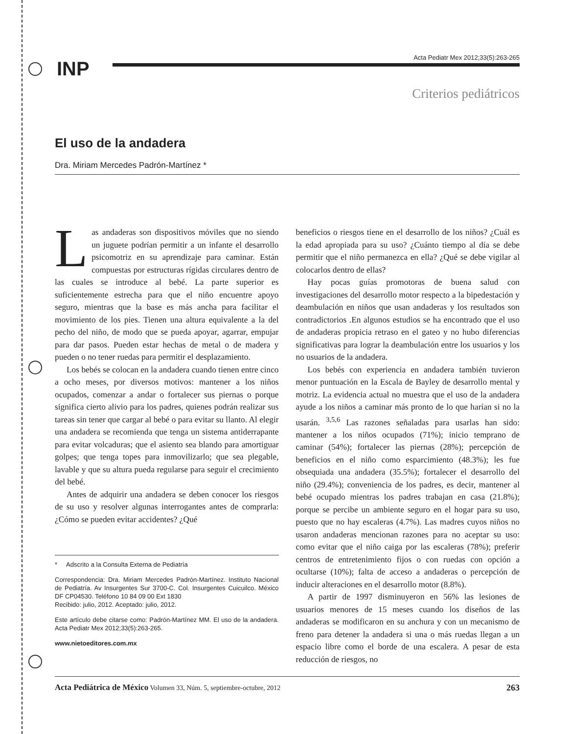INP
Acta Pediatr Mex 2012;33(5):263-265
Criterios pediátricos
El uso de la andadera
Dra. Miriam Mercedes Padrón-Martínez *
Las andaderas son dispositivos móviles que no siendo un juguete podrían permitir a un infante el desarrollo psicomotriz en su aprendizaje para caminar. Están compuestas por estructuras rígidas circulares dentro de las cuales se introduce al bebé. La parte superior es suficientemente estrecha para que el niño encuentre apoyo seguro, mientras que la base es más ancha para facilitar el movimiento de los pies. Tienen una altura equivalente a la del pecho del niño, de modo que se pueda apoyar, agarrar, empujar para dar pasos. Pueden estar hechas de metal o de madera y pueden o no tener ruedas para permitir el desplazamiento.
Los bebés se colocan en la andadera cuando tienen entre cinco a ocho meses, por diversos motivos: mantener a los niños ocupados, comenzar a andar o fortalecer sus piernas o porque significa cierto alivio para los padres, quienes podrán realizar sus tareas sin tener que cargar al bebé o para evitar su llanto. Al elegir una andadera se recomienda que tenga un sistema antiderrapante para evitar volcaduras; que el asiento sea blando para amortiguar golpes; que tenga topes para inmovilizarlo; que sea plegable, lavable y que su altura pueda regularse para seguir el crecimiento del bebé.
Antes de adquirir una andadera se deben conocer los riesgos de su uso y resolver algunas interrogantes antes de comprarla: ¿Cómo se pueden evitar accidentes? ¿Qué
* Adscrito a la Consulta Externa de Pediatría
Correspondencia: Dra. Miriam Mercedes Padrón-Martínez. Instituto Nacional de Pediatría. Av Insurgentes Sur 3700-C. Col. Insurgentes Cuicuilco. México DF CP04530. Teléfono 10 84 09 00 Ext 1830
Recibido: julio, 2012. Aceptado: julio, 2012.
Este artículo debe citarse como: Padrón-Martínez MM. El uso de la andadera. Acta Pediatr Mex 2012;33(5):263-265.
www.nietoeditores.com.mx
beneficios o riesgos tiene en el desarrollo de los niños? ¿Cuál es la edad apropiada para su uso? ¿Cuánto tiempo al día se debe permitir que el niño permanezca en ella? ¿Qué se debe vigilar al colocarlos dentro de ellas?
Hay pocas guías promotoras de buena salud con investigaciones del desarrollo motor respecto a la bipedestación y deambulación en niños que usan andaderas y los resultados son contradictorios .En algunos estudios se ha encontrado que el uso de andaderas propicia retraso en el gateo y no hubo diferencias significativas para lograr la deambulación entre los usuarios y los no usuarios de la andadera.
Los bebés con experiencia en andadera también tuvieron menor puntuación en la Escala de Bayley de desarrollo mental y motriz. La evidencia actual no muestra que el uso de la andadera ayude a los niños a caminar más pronto de lo que harían si no la usarán. <sup>3,5,6</sup> Las razones señaladas para usarlas han sido: mantener a los niños ocupados (71%); inicio temprano de caminar (54%); fortalecer las piernas (28%); percepción de beneficios en el niño como esparcimiento (48.3%); les fue obsequiada una andadera (35.5%); fortalecer el desarrollo del niño (29.4%); conveniencia de los padres, es decir, mantener al bebé ocupado mientras los padres trabajan en casa (21.8%); porque se percibe un ambiente seguro en el hogar para su uso, puesto que no hay escaleras (4.7%). Las madres cuyos niños no usaron andaderas mencionan razones para no aceptar su uso: como evitar que el niño caiga por las escaleras (78%); preferir centros de entretenimiento fijos o con ruedas con opción a ocultarse (10%); falta de acceso a andaderas o percepción de inducir alteraciones en el desarrollo motor (8.8%).
A partir de 1997 disminuyeron en 56% las lesiones de usuarios menores de 15 meses cuando los diseños de las andaderas se modificaron en su anchura y con un mecanismo de freno para detener la andadera si una o más ruedas llegan a un espacio libre como el borde de una escalera. A pesar de esta reducción de riesgos, no
Acta Pediátrica de México Volumen 33, Núm. 5, septiembre-octubre, 2012 263